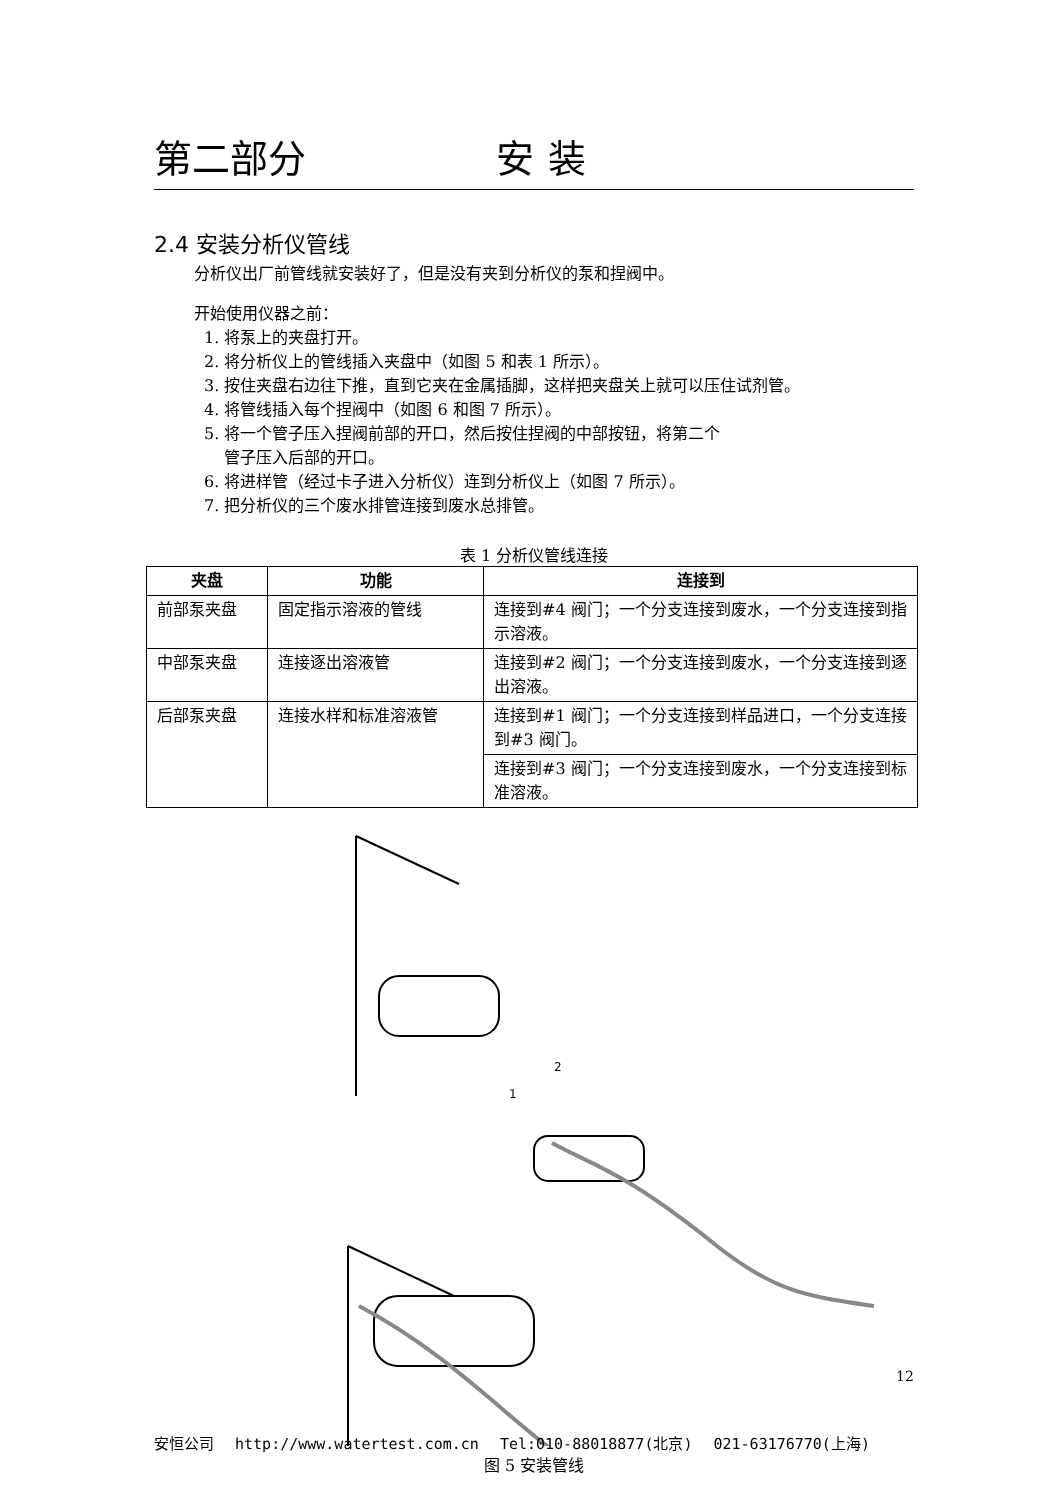第二部分 安装
2.4 安装分析仪管线
分析仪出厂前管线就安装好了，但是没有夹到分析仪的泵和捏阀中。
开始使用仪器之前：
1. 将泵上的夹盘打开。
2. 将分析仪上的管线插入夹盘中（如图 5 和表 1 所示）。
3. 按住夹盘右边往下推，直到它夹在金属插脚，这样把夹盘关上就可以压住试剂管。
4. 将管线插入每个捏阀中（如图 6 和图 7 所示）。
5. 将一个管子压入捏阀前部的开口，然后按住捏阀的中部按钮，将第二个
管子压入后部的开口。
6. 将进样管（经过卡子进入分析仪）连到分析仪上（如图 7 所示）。
7. 把分析仪的三个废水排管连接到废水总排管。
表 1 分析仪管线连接
| 夹盘 | 功能 | 连接到 |
| --- | --- | --- |
| 前部泵夹盘 | 固定指示溶液的管线 | 连接到#4 阀门；一个分支连接到废水，一个分支连接到指示溶液。 |
| 中部泵夹盘 | 连接逐出溶液管 | 连接到#2 阀门；一个分支连接到废水，一个分支连接到逐出溶液。 |
| 后部泵夹盘 | 连接水样和标准溶液管 | 连接到#1 阀门；一个分支连接到样品进口，一个分支连接到#3 阀门。 |
| | | 连接到#3 阀门；一个分支连接到废水，一个分支连接到标准溶液。 |
2
1
图 5 安装管线
12
安恒公司 http://www.watertest.com.cn Tel:010-88018877(北京) 021-63176770(上海)